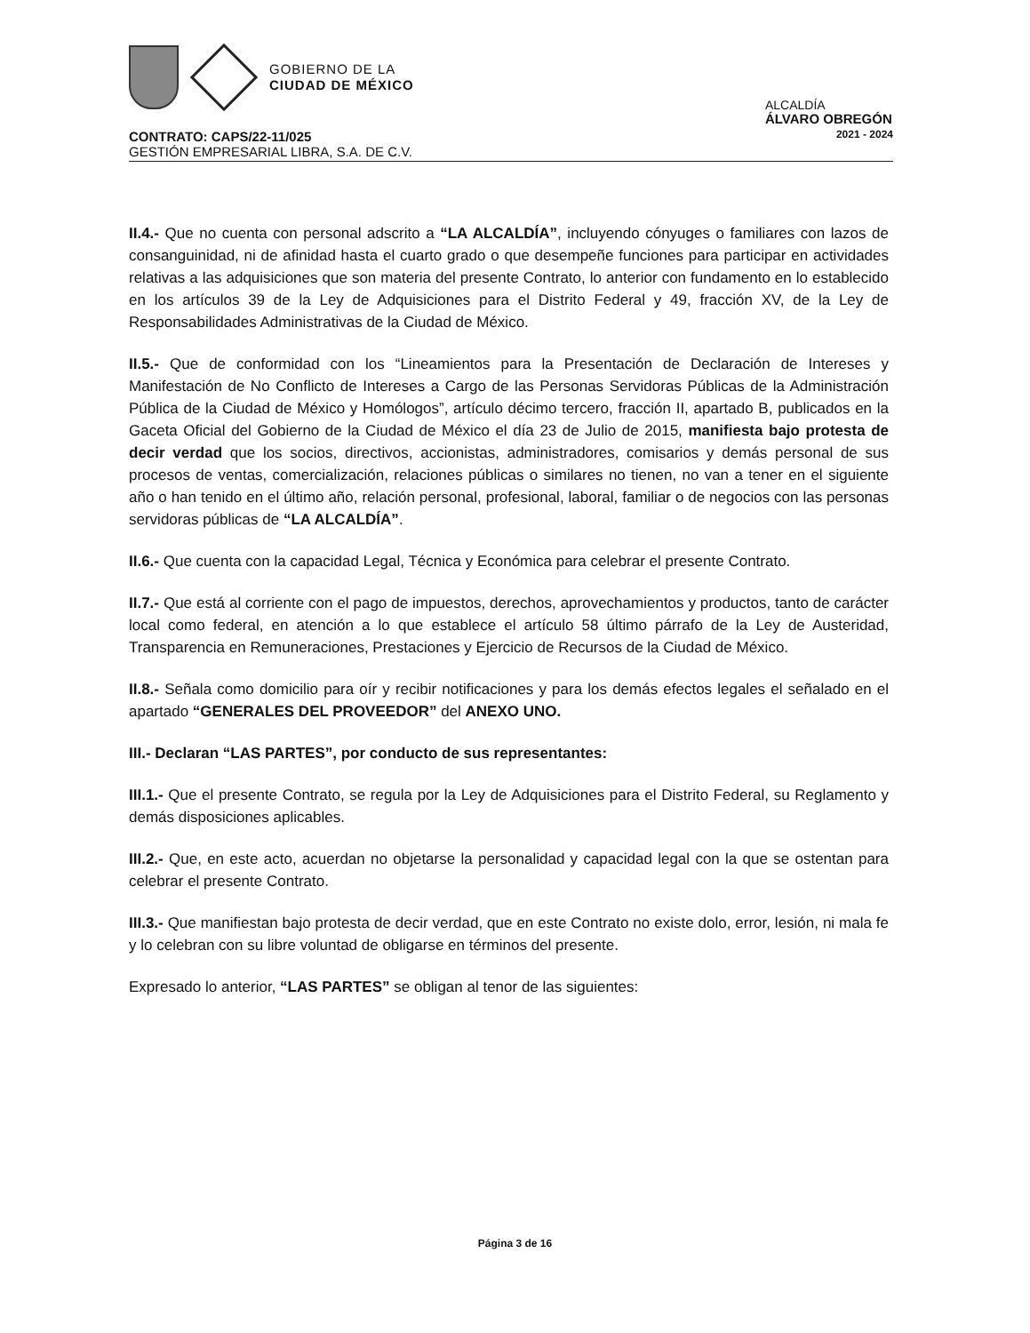GOBIERNO DE LA
CIUDAD DE MÉXICO
ALCALDÍA
ÁLVARO OBREGÓN
2021 - 2024
CONTRATO: CAPS/22-11/025
GESTIÓN EMPRESARIAL LIBRA, S.A. DE C.V.
II.4.- Que no cuenta con personal adscrito a “LA ALCALDÍA”, incluyendo cónyuges o familiares con lazos de consanguinidad, ni de afinidad hasta el cuarto grado o que desempeñe funciones para participar en actividades relativas a las adquisiciones que son materia del presente Contrato, lo anterior con fundamento en lo establecido en los artículos 39 de la Ley de Adquisiciones para el Distrito Federal y 49, fracción XV, de la Ley de Responsabilidades Administrativas de la Ciudad de México.
II.5.- Que de conformidad con los “Lineamientos para la Presentación de Declaración de Intereses y Manifestación de No Conflicto de Intereses a Cargo de las Personas Servidoras Públicas de la Administración Pública de la Ciudad de México y Homólogos”, artículo décimo tercero, fracción II, apartado B, publicados en la Gaceta Oficial del Gobierno de la Ciudad de México el día 23 de Julio de 2015, manifiesta bajo protesta de decir verdad que los socios, directivos, accionistas, administradores, comisarios y demás personal de sus procesos de ventas, comercialización, relaciones públicas o similares no tienen, no van a tener en el siguiente año o han tenido en el último año, relación personal, profesional, laboral, familiar o de negocios con las personas servidoras públicas de “LA ALCALDÍA”.
II.6.- Que cuenta con la capacidad Legal, Técnica y Económica para celebrar el presente Contrato.
II.7.- Que está al corriente con el pago de impuestos, derechos, aprovechamientos y productos, tanto de carácter local como federal, en atención a lo que establece el artículo 58 último párrafo de la Ley de Austeridad, Transparencia en Remuneraciones, Prestaciones y Ejercicio de Recursos de la Ciudad de México.
II.8.- Señala como domicilio para oír y recibir notificaciones y para los demás efectos legales el señalado en el apartado “GENERALES DEL PROVEEDOR” del ANEXO UNO.
III.- Declaran “LAS PARTES”, por conducto de sus representantes:
III.1.- Que el presente Contrato, se regula por la Ley de Adquisiciones para el Distrito Federal, su Reglamento y demás disposiciones aplicables.
III.2.- Que, en este acto, acuerdan no objetarse la personalidad y capacidad legal con la que se ostentan para celebrar el presente Contrato.
III.3.- Que manifiestan bajo protesta de decir verdad, que en este Contrato no existe dolo, error, lesión, ni mala fe y lo celebran con su libre voluntad de obligarse en términos del presente.
Expresado lo anterior, “LAS PARTES” se obligan al tenor de las siguientes:
Página 3 de 16